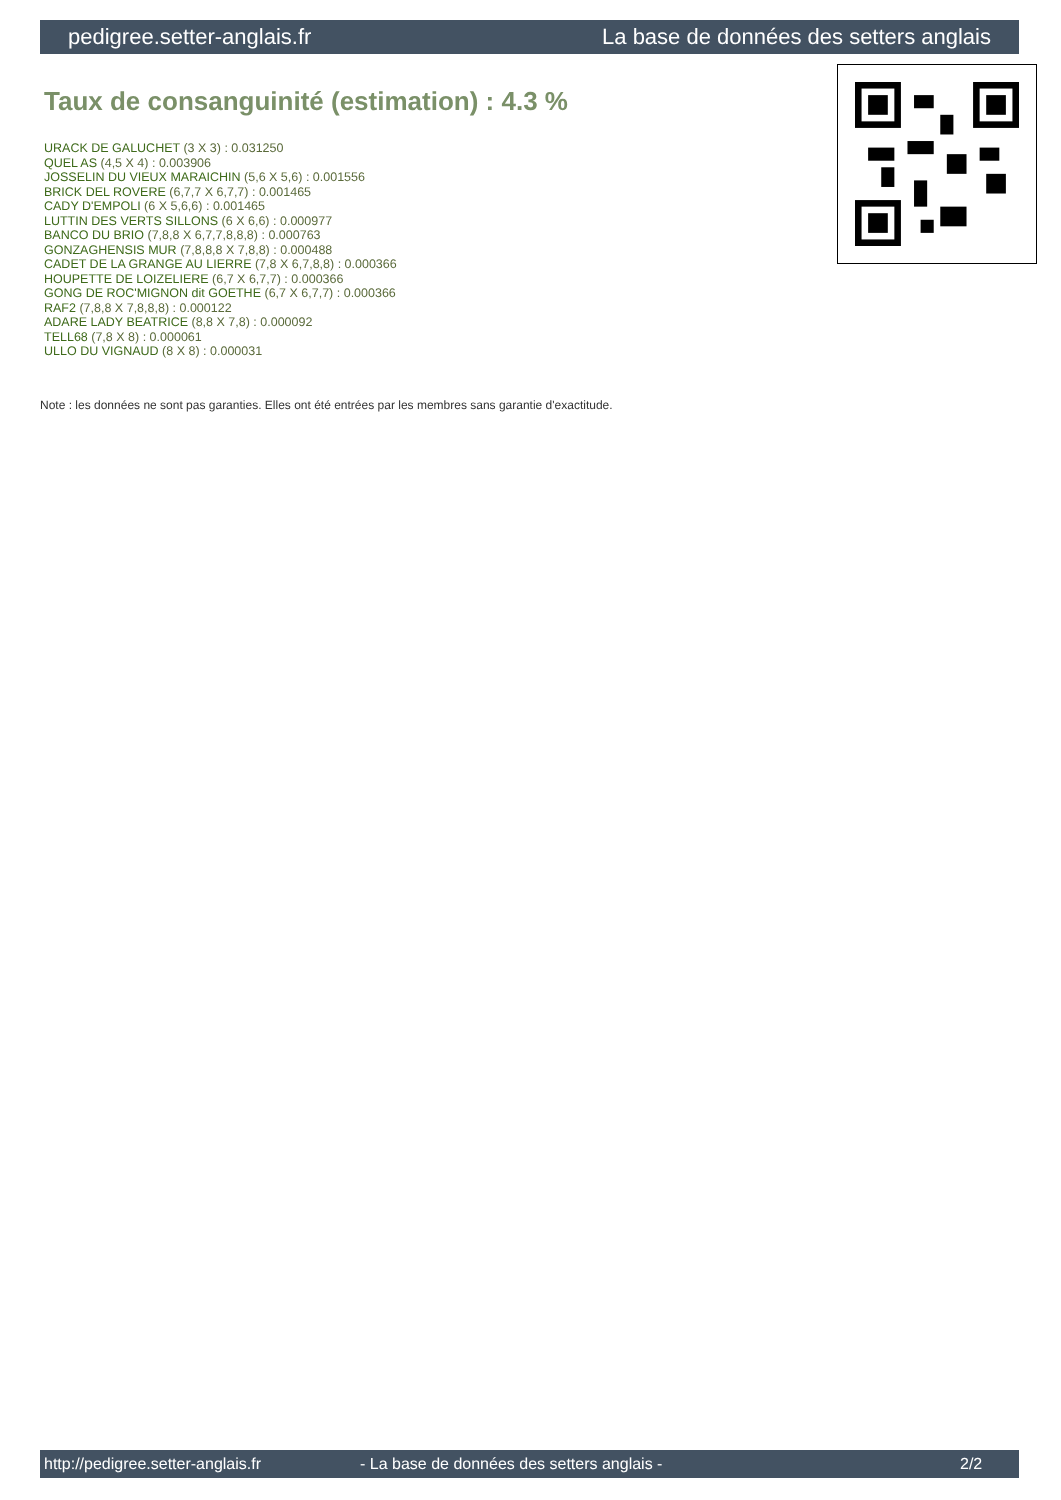pedigree.setter-anglais.fr La base de données des setters anglais
Taux de consanguinité (estimation) : 4.3 %
URACK DE GALUCHET (3 X 3) : 0.031250
QUEL AS (4,5 X 4) : 0.003906
JOSSELIN DU VIEUX MARAICHIN (5,6 X 5,6) : 0.001556
BRICK DEL ROVERE (6,7,7 X 6,7,7) : 0.001465
CADY D'EMPOLI (6 X 5,6,6) : 0.001465
LUTTIN DES VERTS SILLONS (6 X 6,6) : 0.000977
BANCO DU BRIO (7,8,8 X 6,7,7,8,8,8) : 0.000763
GONZAGHENSIS MUR (7,8,8,8 X 7,8,8) : 0.000488
CADET DE LA GRANGE AU LIERRE (7,8 X 6,7,8,8) : 0.000366
HOUPETTE DE LOIZELIERE (6,7 X 6,7,7) : 0.000366
GONG DE ROC'MIGNON dit GOETHE (6,7 X 6,7,7) : 0.000366
RAF2 (7,8,8 X 7,8,8,8) : 0.000122
ADARE LADY BEATRICE (8,8 X 7,8) : 0.000092
TELL68 (7,8 X 8) : 0.000061
ULLO DU VIGNAUD (8 X 8) : 0.000031
Note : les données ne sont pas garanties. Elles ont été entrées par les membres sans garantie d'exactitude.
http://pedigree.setter-anglais.fr - La base de données des setters anglais - 2/2